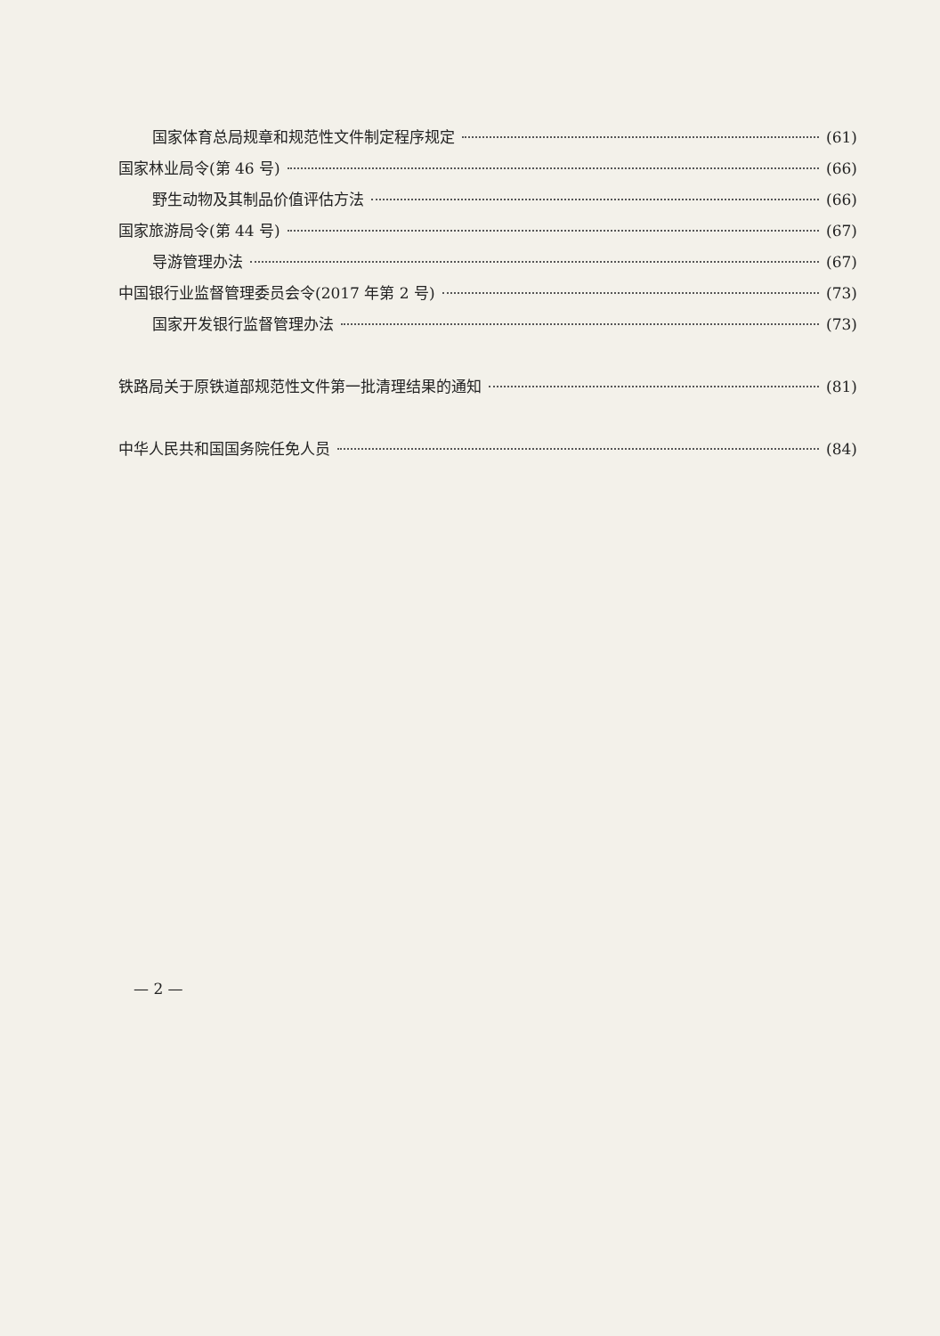国家体育总局规章和规范性文件制定程序规定 (61)
国家林业局令(第 46 号) (66)
野生动物及其制品价值评估方法 (66)
国家旅游局令(第 44 号) (67)
导游管理办法 (67)
中国银行业监督管理委员会令(2017 年第 2 号) (73)
国家开发银行监督管理办法 (73)
铁路局关于原铁道部规范性文件第一批清理结果的通知 (81)
中华人民共和国国务院任免人员 (84)
— 2 —